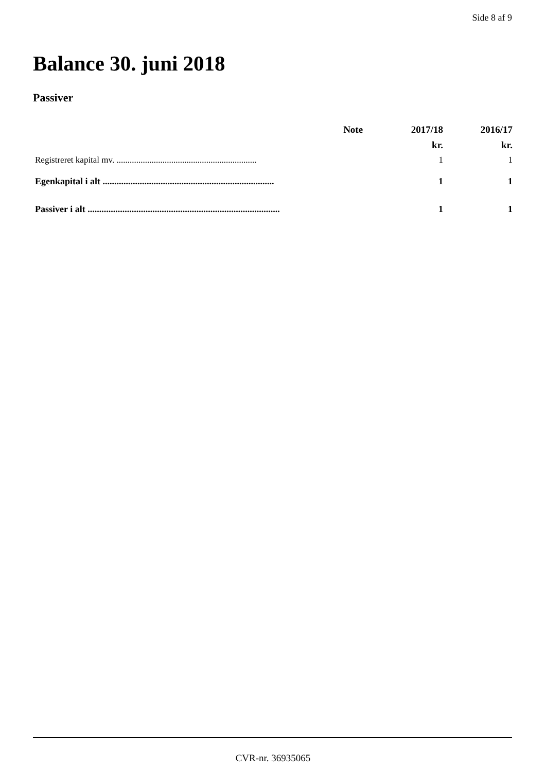Side 8 af 9
Balance 30. juni 2018
Passiver
| | Note | 2017/18 | 2016/17 |
| --- | --- | --- | --- |
| | | kr. | kr. |
| Registreret kapital mv. ................................................................ | | 1 | 1 |
| Egenkapital i alt .......................................................................... | | 1 | 1 |
| Passiver i alt ................................................................................... | | 1 | 1 |
CVR-nr. 36935065